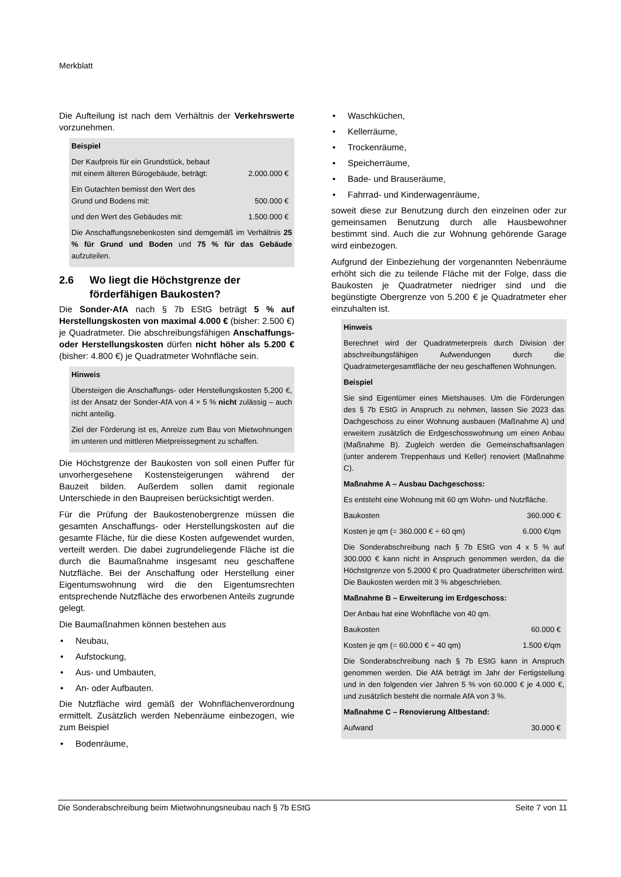Merkblatt
Die Aufteilung ist nach dem Verhältnis der Verkehrswerte vorzunehmen.
Beispiel
| Der Kaufpreis für ein Grundstück, bebaut mit einem älteren Bürogebäude, beträgt: | 2.000.000 € |
| Ein Gutachten bemisst den Wert des Grund und Bodens mit: | 500.000 € |
| und den Wert des Gebäudes mit: | 1.500.000 € |
Die Anschaffungsnebenkosten sind demgemäß im Verhältnis 25 % für Grund und Boden und 75 % für das Gebäude aufzuteilen.
2.6 Wo liegt die Höchstgrenze der förderfähigen Baukosten?
Die Sonder-AfA nach § 7b EStG beträgt 5 % auf Herstellungskosten von maximal 4.000 € (bisher: 2.500 €) je Quadratmeter. Die abschreibungsfähigen Anschaffungs- oder Herstellungskosten dürfen nicht höher als 5.200 € (bisher: 4.800 €) je Quadratmeter Wohnfläche sein.
Hinweis
Übersteigen die Anschaffungs- oder Herstellungskosten 5,200 €, ist der Ansatz der Sonder-AfA von 4 × 5 % nicht zulässig – auch nicht anteilig.
Ziel der Förderung ist es, Anreize zum Bau von Mietwohnungen im unteren und mittleren Mietpreissegment zu schaffen.
Die Höchstgrenze der Baukosten von soll einen Puffer für unvorhergesehene Kostensteigerungen während der Bauzeit bilden. Außerdem sollen damit regionale Unterschiede in den Baupreisen berücksichtigt werden.
Für die Prüfung der Baukostenobergrenze müssen die gesamten Anschaffungs- oder Herstellungskosten auf die gesamte Fläche, für die diese Kosten aufgewendet wurden, verteilt werden. Die dabei zugrundeliegende Fläche ist die durch die Baumaßnahme insgesamt neu geschaffene Nutzfläche. Bei der Anschaffung oder Herstellung einer Eigentumswohnung wird die den Eigentumsrechten entsprechende Nutzfläche des erworbenen Anteils zugrunde gelegt.
Die Baumaßnahmen können bestehen aus
Neubau,
Aufstockung,
Aus- und Umbauten,
An- oder Aufbauten.
Die Nutzfläche wird gemäß der Wohnflächenverordnung ermittelt. Zusätzlich werden Nebenräume einbezogen, wie zum Beispiel
Bodenräume,
Waschküchen,
Kellerräume,
Trockenräume,
Speicherräume,
Bade- und Brauseräume,
Fahrrad- und Kinderwagenräume,
soweit diese zur Benutzung durch den einzelnen oder zur gemeinsamen Benutzung durch alle Hausbewohner bestimmt sind. Auch die zur Wohnung gehörende Garage wird einbezogen.
Aufgrund der Einbeziehung der vorgenannten Nebenräume erhöht sich die zu teilende Fläche mit der Folge, dass die Baukosten je Quadratmeter niedriger sind und die begünstigte Obergrenze von 5.200 € je Quadratmeter eher einzuhalten ist.
Hinweis
Berechnet wird der Quadratmeterpreis durch Division der abschreibungsfähigen Aufwendungen durch die Quadratmetergesamtfläche der neu geschaffenen Wohnungen.
Beispiel
Sie sind Eigentümer eines Mietshauses. Um die Förderungen des § 7b EStG in Anspruch zu nehmen, lassen Sie 2023 das Dachgeschoss zu einer Wohnung ausbauen (Maßnahme A) und erweitern zusätzlich die Erdgeschosswohnung um einen Anbau (Maßnahme B). Zugleich werden die Gemeinschaftsanlagen (unter anderem Treppenhaus und Keller) renoviert (Maßnahme C).
Maßnahme A – Ausbau Dachgeschoss:
Es entsteht eine Wohnung mit 60 qm Wohn- und Nutzfläche.
| Baukosten | 360.000 € |
| Kosten je qm (= 360.000 € ÷ 60 qm) | 6.000 €/qm |
Die Sonderabschreibung nach § 7b EStG von 4 x 5 % auf 300.000 € kann nicht in Anspruch genommen werden, da die Höchstgrenze von 5.2000 € pro Quadratmeter überschritten wird. Die Baukosten werden mit 3 % abgeschrieben.
Maßnahme B – Erweiterung im Erdgeschoss:
Der Anbau hat eine Wohnfläche von 40 qm.
| Baukosten | 60.000 € |
| Kosten je qm (= 60.000 € ÷ 40 qm) | 1.500 €/qm |
Die Sonderabschreibung nach § 7b EStG kann in Anspruch genommen werden. Die AfA beträgt im Jahr der Fertigstellung und in den folgenden vier Jahren 5 % von 60.000 € je 4.000 €, und zusätzlich besteht die normale AfA von 3 %.
Maßnahme C – Renovierung Altbestand:
| Aufwand | 30.000 € |
Die Sonderabschreibung beim Mietwohnungsneubau nach § 7b EStG Seite 7 von 11